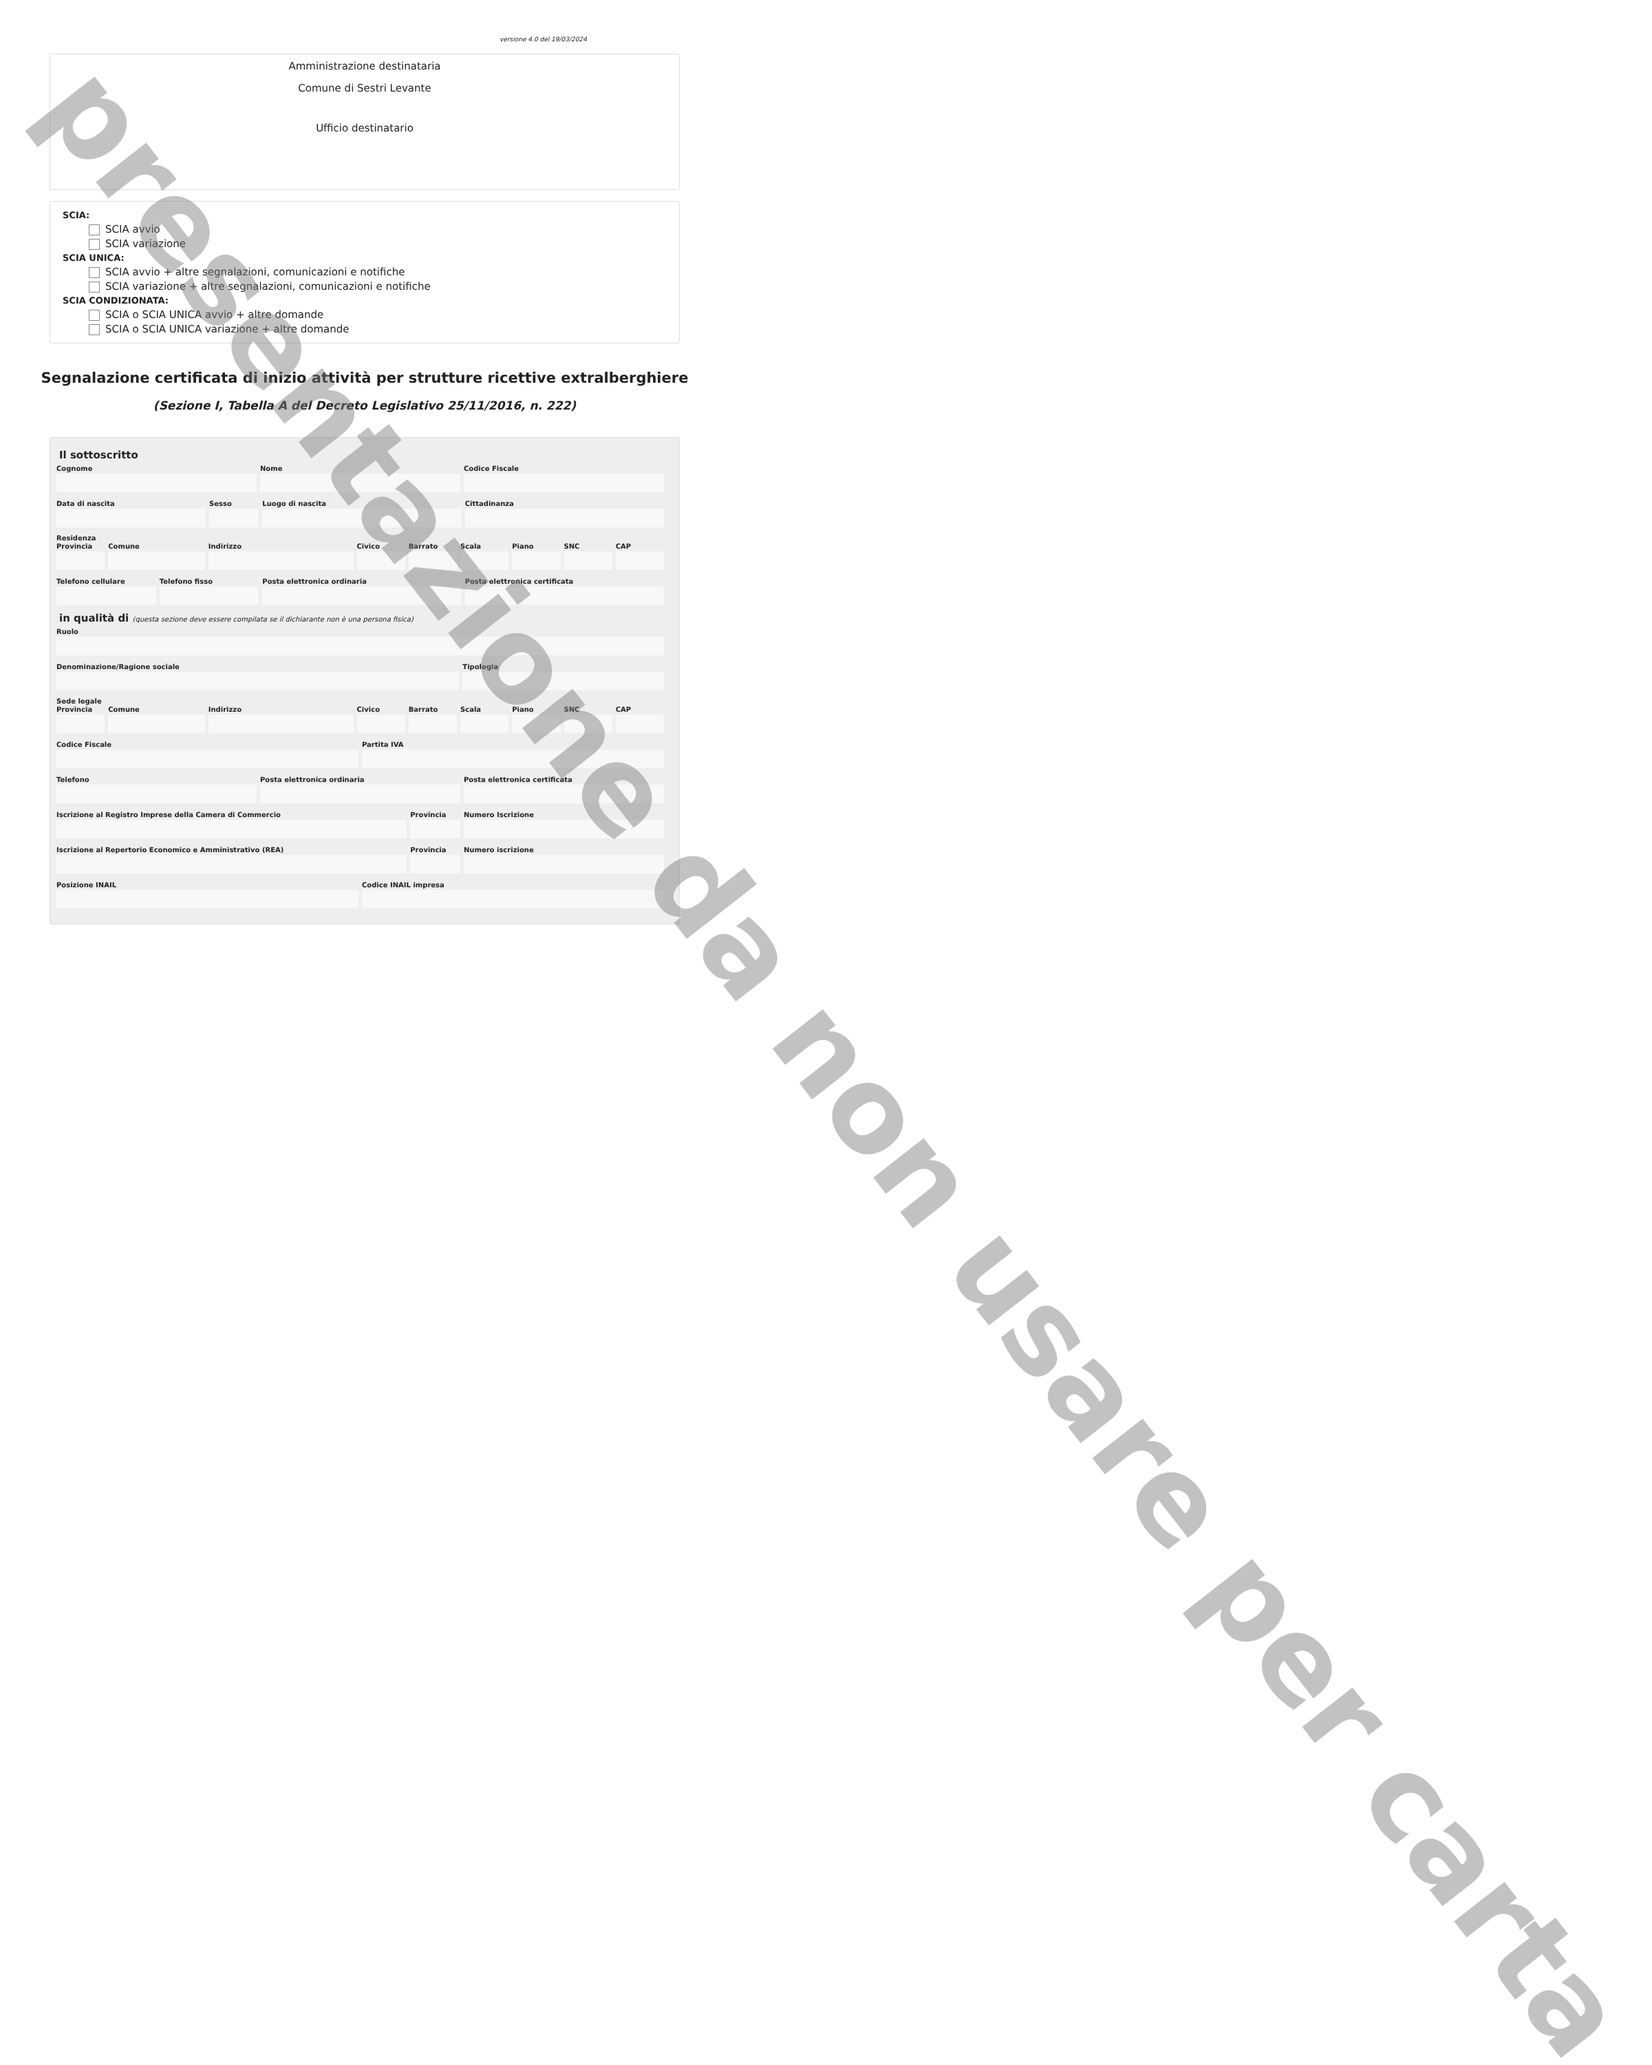versione 4.0 del 19/03/2024
Amministrazione destinataria
Comune di Sestri Levante
Ufficio destinatario
SCIA:
SCIA avvio
SCIA variazione
SCIA UNICA:
SCIA avvio + altre segnalazioni, comunicazioni e notifiche
SCIA variazione + altre segnalazioni, comunicazioni e notifiche
SCIA CONDIZIONATA:
SCIA o SCIA UNICA avvio + altre domande
SCIA o SCIA UNICA variazione + altre domande
Segnalazione certificata di inizio attività per strutture ricettive extralberghiere
(Sezione I, Tabella A del Decreto Legislativo 25/11/2016, n. 222)
Il sottoscritto
Cognome Nome Codice Fiscale
Data di nascita Sesso Luogo di nascita Cittadinanza
Residenza
Provincia Comune Indirizzo Civico Barrato Scala Piano SNC CAP
Telefono cellulare Telefono fisso Posta elettronica ordinaria Posta elettronica certificata
in qualità di (questa sezione deve essere compilata se il dichiarante non è una persona fisica)
Ruolo
Denominazione/Ragione sociale Tipologia
Sede legale
Provincia Comune Indirizzo Civico Barrato Scala Piano SNC CAP
Codice Fiscale Partita IVA
Telefono Posta elettronica ordinaria Posta elettronica certificata
Iscrizione al Registro Imprese della Camera di Commercio
Provincia Numero Iscrizione
Iscrizione al Repertorio Economico e Amministrativo (REA)
Provincia Numero iscrizione
Posizione INAIL Codice INAIL impresa
presentazione da non usare per carta